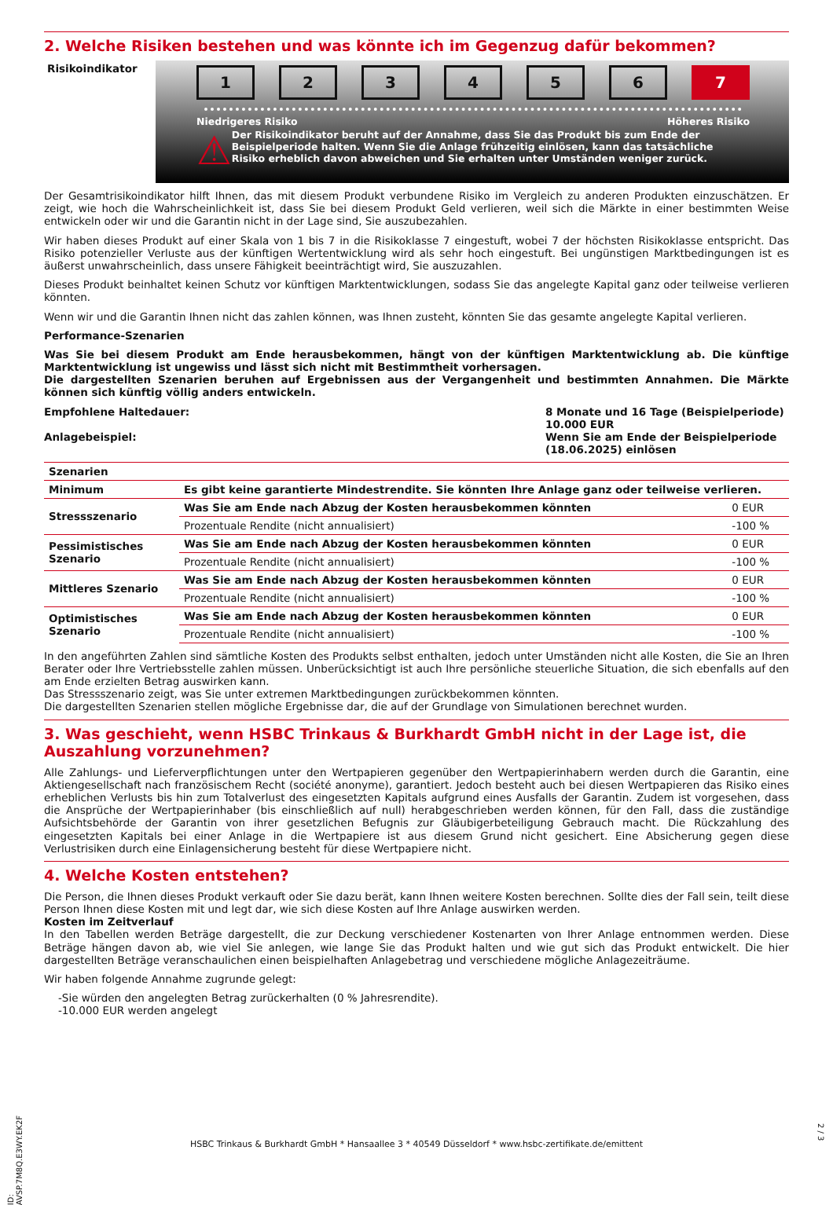2. Welche Risiken bestehen und was könnte ich im Gegenzug dafür bekommen?
Risikoindikator
1 2 3 4 5 6 7
Niedrigeres Risiko Höheres Risiko
⚠
Der Risikoindikator beruht auf der Annahme, dass Sie das Produkt bis zum Ende der Beispielperiode halten. Wenn Sie die Anlage frühzeitig einlösen, kann das tatsächliche Risiko erheblich davon abweichen und Sie erhalten unter Umständen weniger zurück.
Der Gesamtrisikoindikator hilft Ihnen, das mit diesem Produkt verbundene Risiko im Vergleich zu anderen Produkten einzuschätzen. Er zeigt, wie hoch die Wahrscheinlichkeit ist, dass Sie bei diesem Produkt Geld verlieren, weil sich die Märkte in einer bestimmten Weise entwickeln oder wir und die Garantin nicht in der Lage sind, Sie auszubezahlen.
Wir haben dieses Produkt auf einer Skala von 1 bis 7 in die Risikoklasse 7 eingestuft, wobei 7 der höchsten Risikoklasse entspricht. Das Risiko potenzieller Verluste aus der künftigen Wertentwicklung wird als sehr hoch eingestuft. Bei ungünstigen Marktbedingungen ist es äußerst unwahrscheinlich, dass unsere Fähigkeit beeinträchtigt wird, Sie auszuzahlen.
Dieses Produkt beinhaltet keinen Schutz vor künftigen Marktentwicklungen, sodass Sie das angelegte Kapital ganz oder teilweise verlieren könnten.
Wenn wir und die Garantin Ihnen nicht das zahlen können, was Ihnen zusteht, könnten Sie das gesamte angelegte Kapital verlieren.
Performance-Szenarien
Was Sie bei diesem Produkt am Ende herausbekommen, hängt von der künftigen Marktentwicklung ab. Die künftige Marktentwicklung ist ungewiss und lässt sich nicht mit Bestimmtheit vorhersagen.
Die dargestellten Szenarien beruhen auf Ergebnissen aus der Vergangenheit und bestimmten Annahmen. Die Märkte können sich künftig völlig anders entwickeln.
Empfohlene Haltedauer:
Anlagebeispiel:
8 Monate und 16 Tage (Beispielperiode)
10.000 EUR
Wenn Sie am Ende der Beispielperiode (18.06.2025) einlösen
| Szenarien | | |
| --- | --- | --- |
| Minimum | Es gibt keine garantierte Mindestrendite. Sie könnten Ihre Anlage ganz oder teilweise verlieren. | |
| Stressszenario | Was Sie am Ende nach Abzug der Kosten herausbekommen könnten | 0 EUR |
| | Prozentuale Rendite (nicht annualisiert) | -100 % |
| Pessimistisches Szenario | Was Sie am Ende nach Abzug der Kosten herausbekommen könnten | 0 EUR |
| | Prozentuale Rendite (nicht annualisiert) | -100 % |
| Mittleres Szenario | Was Sie am Ende nach Abzug der Kosten herausbekommen könnten | 0 EUR |
| | Prozentuale Rendite (nicht annualisiert) | -100 % |
| Optimistisches Szenario | Was Sie am Ende nach Abzug der Kosten herausbekommen könnten | 0 EUR |
| | Prozentuale Rendite (nicht annualisiert) | -100 % |
In den angeführten Zahlen sind sämtliche Kosten des Produkts selbst enthalten, jedoch unter Umständen nicht alle Kosten, die Sie an Ihren Berater oder Ihre Vertriebsstelle zahlen müssen. Unberücksichtigt ist auch Ihre persönliche steuerliche Situation, die sich ebenfalls auf den am Ende erzielten Betrag auswirken kann.
Das Stressszenario zeigt, was Sie unter extremen Marktbedingungen zurückbekommen könnten.
Die dargestellten Szenarien stellen mögliche Ergebnisse dar, die auf der Grundlage von Simulationen berechnet wurden.
3. Was geschieht, wenn HSBC Trinkaus & Burkhardt GmbH nicht in der Lage ist, die Auszahlung vorzunehmen?
Alle Zahlungs- und Lieferverpflichtungen unter den Wertpapieren gegenüber den Wertpapierinhabern werden durch die Garantin, eine Aktiengesellschaft nach französischem Recht (société anonyme), garantiert. Jedoch besteht auch bei diesen Wertpapieren das Risiko eines erheblichen Verlusts bis hin zum Totalverlust des eingesetzten Kapitals aufgrund eines Ausfalls der Garantin. Zudem ist vorgesehen, dass die Ansprüche der Wertpapierinhaber (bis einschließlich auf null) herabgeschrieben werden können, für den Fall, dass die zuständige Aufsichtsbehörde der Garantin von ihrer gesetzlichen Befugnis zur Gläubigerbeteiligung Gebrauch macht. Die Rückzahlung des eingesetzten Kapitals bei einer Anlage in die Wertpapiere ist aus diesem Grund nicht gesichert. Eine Absicherung gegen diese Verlustrisiken durch eine Einlagensicherung besteht für diese Wertpapiere nicht.
4. Welche Kosten entstehen?
Die Person, die Ihnen dieses Produkt verkauft oder Sie dazu berät, kann Ihnen weitere Kosten berechnen. Sollte dies der Fall sein, teilt diese Person Ihnen diese Kosten mit und legt dar, wie sich diese Kosten auf Ihre Anlage auswirken werden.
Kosten im Zeitverlauf
In den Tabellen werden Beträge dargestellt, die zur Deckung verschiedener Kostenarten von Ihrer Anlage entnommen werden. Diese Beträge hängen davon ab, wie viel Sie anlegen, wie lange Sie das Produkt halten und wie gut sich das Produkt entwickelt. Die hier dargestellten Beträge veranschaulichen einen beispielhaften Anlagebetrag und verschiedene mögliche Anlagezeiträume.
Wir haben folgende Annahme zugrunde gelegt:
-Sie würden den angelegten Betrag zurückerhalten (0 % Jahresrendite).
-10.000 EUR werden angelegt
ID: AVSP.7M8Q.E3WY.EK2F
HSBC Trinkaus & Burkhardt GmbH * Hansaallee 3 * 40549 Düsseldorf * www.hsbc-zertifikate.de/emittent
2 / 3